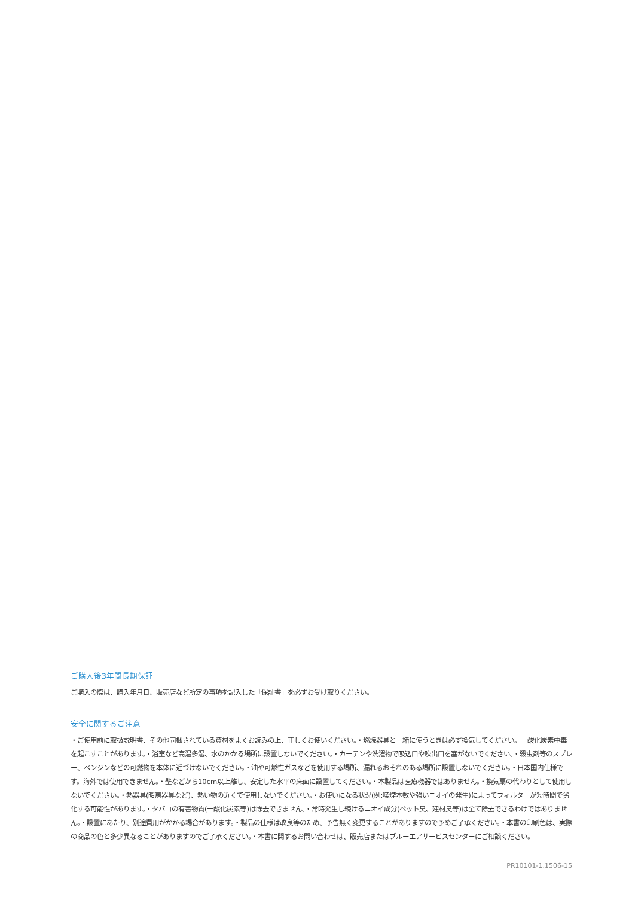ご購入後3年間長期保証
ご購入の際は、購入年月日、販売店など所定の事項を記入した「保証書」を必ずお受け取りください。
安全に関するご注意
・ご使用前に取扱説明書、その他同梱されている資材をよくお読みの上、正しくお使いください。・燃焼器具と一緒に使うときは必ず換気してください。一酸化炭素中毒を起こすことがあります。・浴室など高温多湿、水のかかる場所に設置しないでください。・カーテンや洗濯物で吸込口や吹出口を塞がないでください。・殺虫剤等のスプレー、ベンジンなどの可燃物を本体に近づけないでください。・油や可燃性ガスなどを使用する場所、漏れるおそれのある場所に設置しないでください。・日本国内仕様です。海外では使用できません。・壁などから10cm以上離し、安定した水平の床面に設置してください。・本製品は医療機器ではありません。・換気扇の代わりとして使用しないでください。・熱器具(暖房器具など)、熱い物の近くで使用しないでください。・お使いになる状況(例:喫煙本数や強いニオイの発生)によってフィルターが短時間で劣化する可能性があります。・タバコの有害物質(一酸化炭素等)は除去できません。・常時発生し続けるニオイ成分(ペット臭、建材臭等)は全て除去できるわけではありません。・設置にあたり、別途費用がかかる場合があります。・製品の仕様は改良等のため、予告無く変更することがありますので予めご了承ください。・本書の印刷色は、実際の商品の色と多少異なることがありますのでご了承ください。・本書に関するお問い合わせは、販売店またはブルーエアサービスセンターにご相談ください。
PR10101-1.1506-15